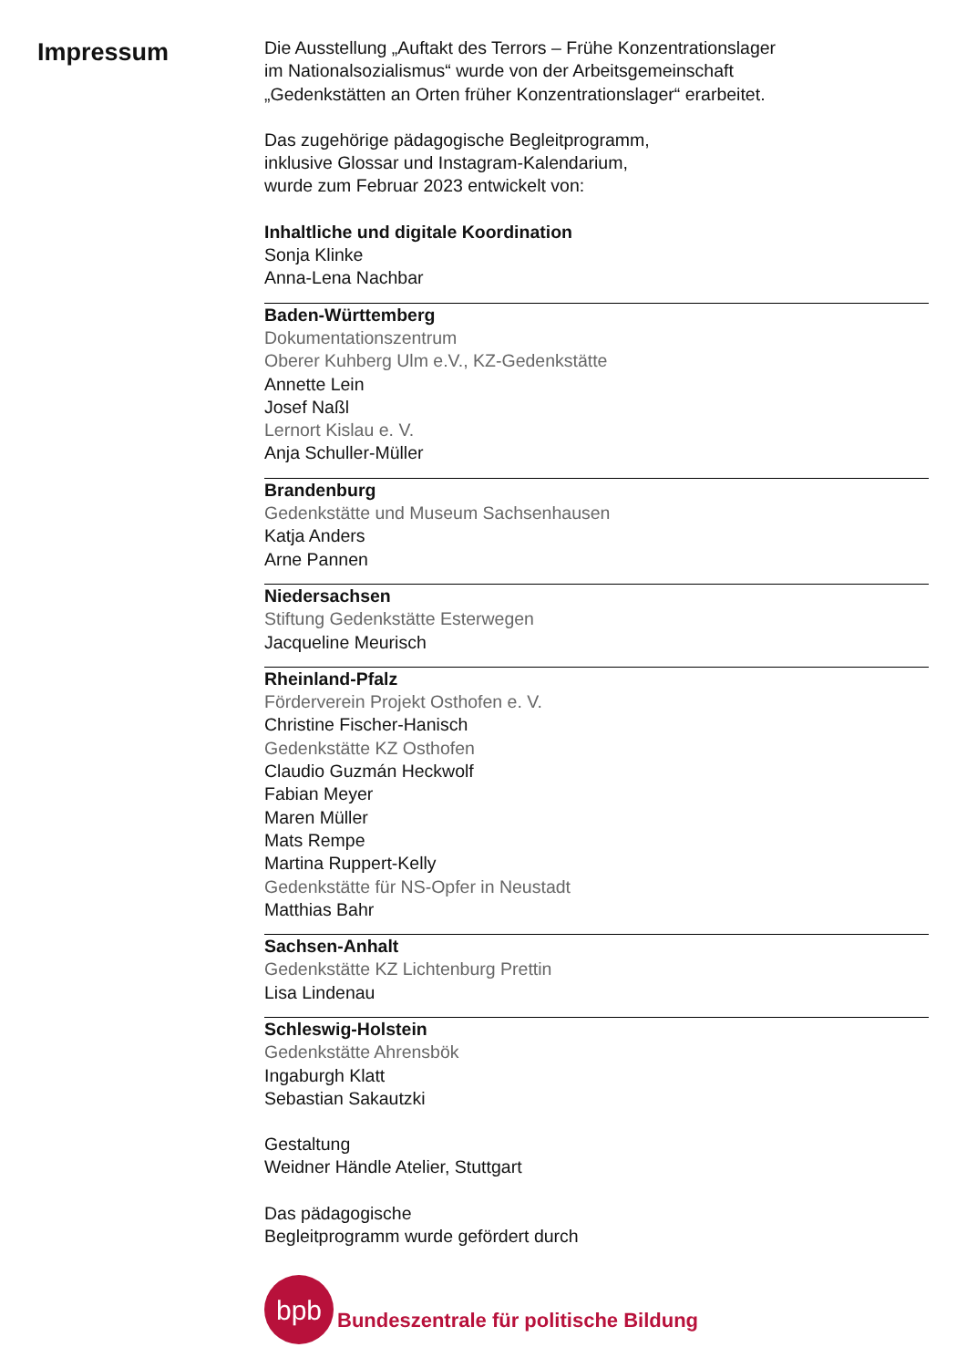Impressum
Die Ausstellung „Auftakt des Terrors – Frühe Konzentrationslager
im Nationalsozialismus“ wurde von der Arbeitsgemeinschaft
„Gedenkstätten an Orten früher Konzentrationslager“ erarbeitet.
Das zugehörige pädagogische Begleitprogramm,
inklusive Glossar und Instagram-Kalendarium,
wurde zum Februar 2023 entwickelt von:
Inhaltliche und digitale Koordination
Sonja Klinke
Anna-Lena Nachbar
Baden-Württemberg
Dokumentationszentrum
Oberer Kuhberg Ulm e.V., KZ-Gedenkstätte
Annette Lein
Josef Naßl
Lernort Kislau e. V.
Anja Schuller-Müller
Brandenburg
Gedenkstätte und Museum Sachsenhausen
Katja Anders
Arne Pannen
Niedersachsen
Stiftung Gedenkstätte Esterwegen
Jacqueline Meurisch
Rheinland-Pfalz
Förderverein Projekt Osthofen e. V.
Christine Fischer-Hanisch
Gedenkstätte KZ Osthofen
Claudio Guzmán Heckwolf
Fabian Meyer
Maren Müller
Mats Rempe
Martina Ruppert-Kelly
Gedenkstätte für NS-Opfer in Neustadt
Matthias Bahr
Sachsen-Anhalt
Gedenkstätte KZ Lichtenburg Prettin
Lisa Lindenau
Schleswig-Holstein
Gedenkstätte Ahrensbök
Ingaburgh Klatt
Sebastian Sakautzki
Gestaltung
Weidner Händle Atelier, Stuttgart
Das pädagogische
Begleitprogramm wurde gefördert durch
bpb
Bundeszentrale für politische Bildung